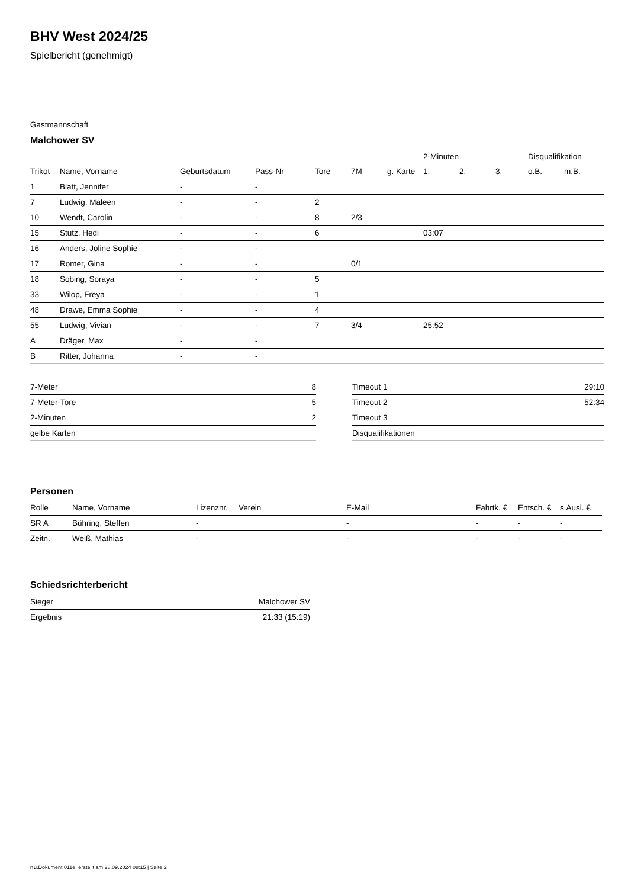BHV West 2024/25
Spielbericht (genehmigt)
Gastmannschaft
Malchower SV
| | | | | | | | 2-Minuten | | | Disqualifikation | |
| --- | --- | --- | --- | --- | --- | --- | --- | --- | --- | --- | --- |
| Trikot | Name, Vorname | Geburtsdatum | Pass-Nr | Tore | 7M | g. Karte | 1. | 2. | 3. | o.B. | m.B. |
| 1 | Blatt, Jennifer | - | - | | | | | | | | |
| 7 | Ludwig, Maleen | - | - | 2 | | | | | | | |
| 10 | Wendt, Carolin | - | - | 8 | 2/3 | | | | | | |
| 15 | Stutz, Hedi | - | - | 6 | | | 03:07 | | | | |
| 16 | Anders, Joline Sophie | - | - | | | | | | | | |
| 17 | Romer, Gina | - | - | | 0/1 | | | | | | |
| 18 | Sobing, Soraya | - | - | 5 | | | | | | | |
| 33 | Wilop, Freya | - | - | 1 | | | | | | | |
| 48 | Drawe, Emma Sophie | - | - | 4 | | | | | | | |
| 55 | Ludwig, Vivian | - | - | 7 | 3/4 | | 25:52 | | | | |
| A | Dräger, Max | - | - | | | | | | | | |
| B | Ritter, Johanna | - | - | | | | | | | | |
| 7-Meter | 8 |
| 7-Meter-Tore | 5 |
| 2-Minuten | 2 |
| gelbe Karten | |
| Timeout 1 | 29:10 |
| Timeout 2 | 52:34 |
| Timeout 3 | |
| Disqualifikationen | |
Personen
| Rolle | Name, Vorname | Lizenznr. | Verein | E-Mail | Fahrtk. € | Entsch. € | s.Ausl. € |
| --- | --- | --- | --- | --- | --- | --- | --- |
| SR A | Bühring, Steffen | - | | - | - | - | - |
| Zeitn. | Weiß, Mathias | - | | - | - | - | - |
Schiedsrichterbericht
| Sieger | Malchower SV |
| Ergebnis | 21:33 (15:19) |
nu.Dokument 011e, erstellt am 28.09.2024 08:15 | Seite 2